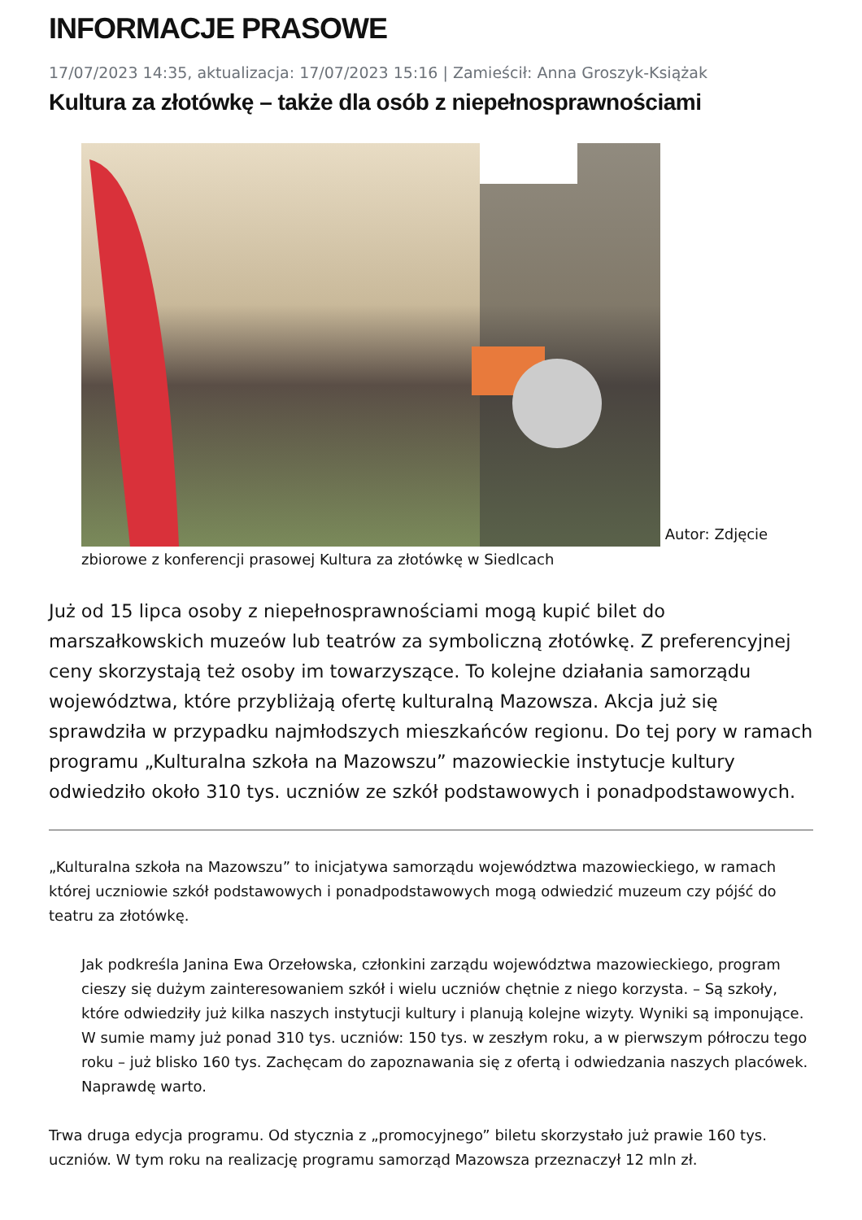INFORMACJE PRASOWE
17/07/2023 14:35, aktualizacja: 17/07/2023 15:16 | Zamieścił: Anna Groszyk-Książak
Kultura za złotówkę – także dla osób z niepełnosprawnościami
Autor: Zdjęcie zbiorowe z konferencji prasowej Kultura za złotówkę w Siedlcach
Już od 15 lipca osoby z niepełnosprawnościami mogą kupić bilet do marszałkowskich muzeów lub teatrów za symboliczną złotówkę. Z preferencyjnej ceny skorzystają też osoby im towarzyszące. To kolejne działania samorządu województwa, które przybliżają ofertę kulturalną Mazowsza. Akcja już się sprawdziła w przypadku najmłodszych mieszkańców regionu. Do tej pory w ramach programu „Kulturalna szkoła na Mazowszu” mazowieckie instytucje kultury odwiedziło około 310 tys. uczniów ze szkół podstawowych i ponadpodstawowych.
„Kulturalna szkoła na Mazowszu” to inicjatywa samorządu województwa mazowieckiego, w ramach której uczniowie szkół podstawowych i ponadpodstawowych mogą odwiedzić muzeum czy pójść do teatru za złotówkę.
Jak podkreśla Janina Ewa Orzełowska, członkini zarządu województwa mazowieckiego, program cieszy się dużym zainteresowaniem szkół i wielu uczniów chętnie z niego korzysta. – Są szkoły, które odwiedziły już kilka naszych instytucji kultury i planują kolejne wizyty. Wyniki są imponujące. W sumie mamy już ponad 310 tys. uczniów: 150 tys. w zeszłym roku, a w pierwszym półroczu tego roku – już blisko 160 tys. Zachęcam do zapoznawania się z ofertą i odwiedzania naszych placówek. Naprawdę warto.
Trwa druga edycja programu. Od stycznia z „promocyjnego” biletu skorzystało już prawie 160 tys. uczniów. W tym roku na realizację programu samorząd Mazowsza przeznaczył 12 mln zł.